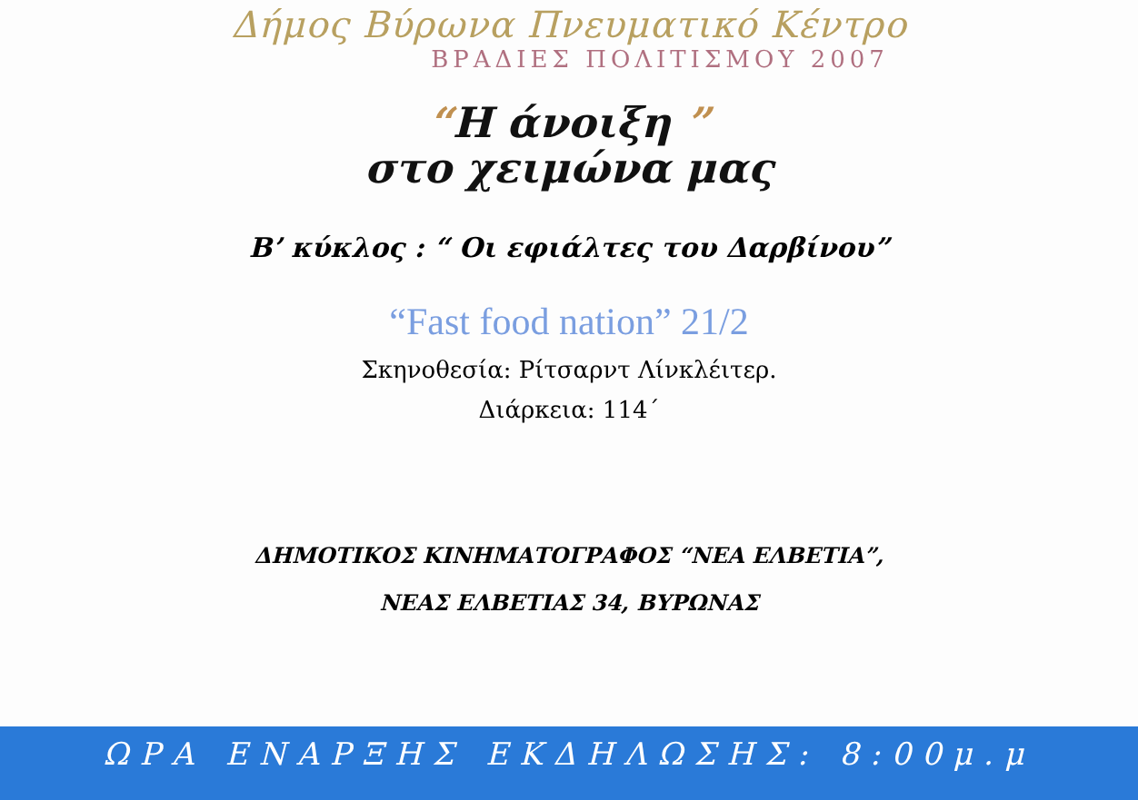Δήμος Βύρωνα Πνευματικό Κέντρο
ΒΡΑΔΙΕΣ ΠΟΛΙΤΙΣΜΟΥ 2007
“Η άνοιξη ”
στο χειμώνα μας
Β’ κύκλος : “ Οι εφιάλτες του Δαρβίνου”
“Fast food nation” 21/2
Σκηνοθεσία: Ρίτσαρντ Λίνκλέιτερ.
Διάρκεια: 114΄
ΔΗΜΟΤΙΚΟΣ ΚΙΝΗΜΑΤΟΓΡΑΦΟΣ “ΝΕΑ ΕΛΒΕΤΙΑ”,
ΝΕΑΣ ΕΛΒΕΤΙΑΣ 34, ΒΥΡΩΝΑΣ
ΩΡΑ ΕΝΑΡΞΗΣ ΕΚΔΗΛΩΣΗΣ: 8:00μ.μ